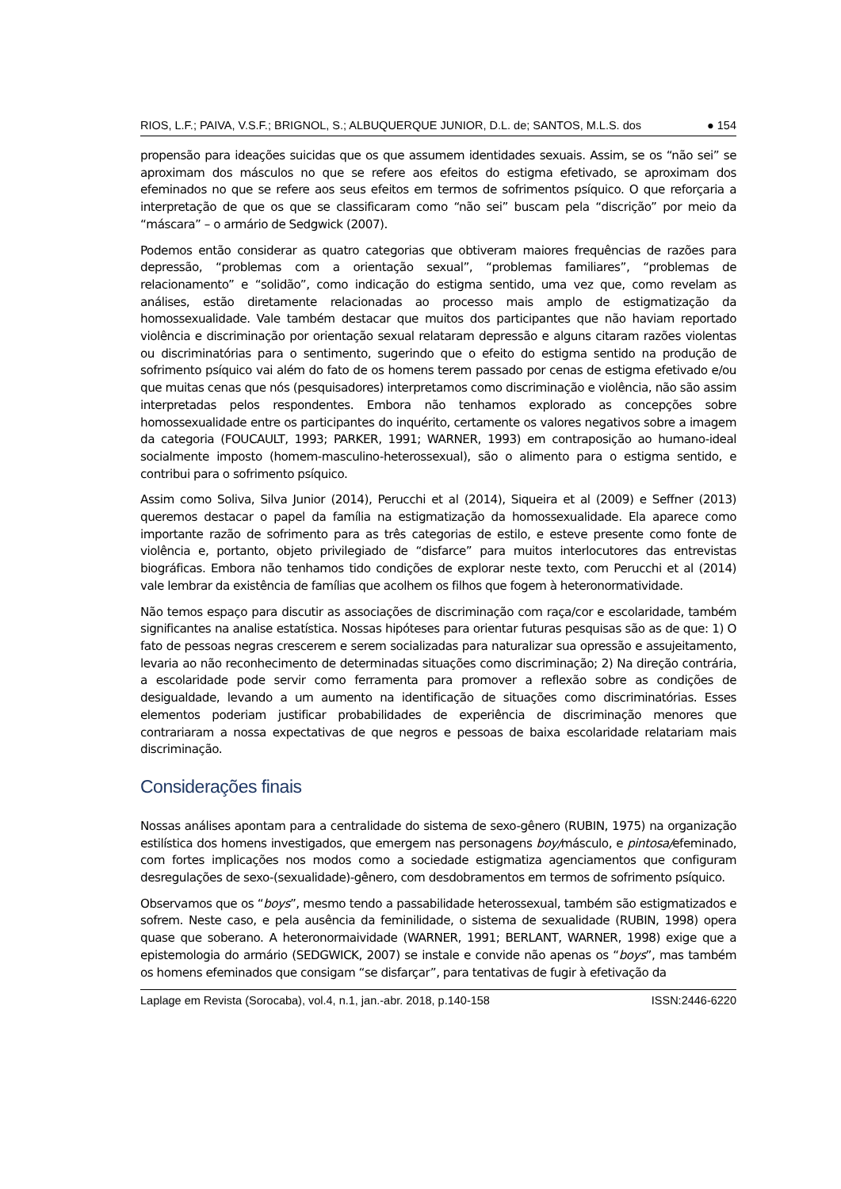RIOS, L.F.; PAIVA, V.S.F.; BRIGNOL, S.; ALBUQUERQUE JUNIOR, D.L. de; SANTOS, M.L.S. dos ● 154
propensão para ideações suicidas que os que assumem identidades sexuais. Assim, se os “não sei” se aproximam dos másculos no que se refere aos efeitos do estigma efetivado, se aproximam dos efeminados no que se refere aos seus efeitos em termos de sofrimentos psíquico. O que reforçaria a interpretação de que os que se classificaram como “não sei” buscam pela “discrição” por meio da “máscara” – o armário de Sedgwick (2007).
Podemos então considerar as quatro categorias que obtiveram maiores frequências de razões para depressão, “problemas com a orientação sexual”, “problemas familiares”, “problemas de relacionamento” e “solidão”, como indicação do estigma sentido, uma vez que, como revelam as análises, estão diretamente relacionadas ao processo mais amplo de estigmatização da homossexualidade. Vale também destacar que muitos dos participantes que não haviam reportado violência e discriminação por orientação sexual relataram depressão e alguns citaram razões violentas ou discriminatórias para o sentimento, sugerindo que o efeito do estigma sentido na produção de sofrimento psíquico vai além do fato de os homens terem passado por cenas de estigma efetivado e/ou que muitas cenas que nós (pesquisadores) interpretamos como discriminação e violência, não são assim interpretadas pelos respondentes. Embora não tenhamos explorado as concepções sobre homossexualidade entre os participantes do inquérito, certamente os valores negativos sobre a imagem da categoria (FOUCAULT, 1993; PARKER, 1991; WARNER, 1993) em contraposição ao humano-ideal socialmente imposto (homem-masculino-heterossexual), são o alimento para o estigma sentido, e contribui para o sofrimento psíquico.
Assim como Soliva, Silva Junior (2014), Perucchi et al (2014), Siqueira et al (2009) e Seffner (2013) queremos destacar o papel da família na estigmatização da homossexualidade. Ela aparece como importante razão de sofrimento para as três categorias de estilo, e esteve presente como fonte de violência e, portanto, objeto privilegiado de “disfarce” para muitos interlocutores das entrevistas biográficas. Embora não tenhamos tido condições de explorar neste texto, com Perucchi et al (2014) vale lembrar da existência de famílias que acolhem os filhos que fogem à heteronormatividade.
Não temos espaço para discutir as associações de discriminação com raça/cor e escolaridade, também significantes na analise estatística. Nossas hipóteses para orientar futuras pesquisas são as de que: 1) O fato de pessoas negras crescerem e serem socializadas para naturalizar sua opressão e assujeitamento, levaria ao não reconhecimento de determinadas situações como discriminação; 2) Na direção contrária, a escolaridade pode servir como ferramenta para promover a reflexão sobre as condições de desigualdade, levando a um aumento na identificação de situações como discriminatórias. Esses elementos poderiam justificar probabilidades de experiência de discriminação menores que contrariaram a nossa expectativas de que negros e pessoas de baixa escolaridade relatariam mais discriminação.
Considerações finais
Nossas análises apontam para a centralidade do sistema de sexo-gênero (RUBIN, 1975) na organização estilística dos homens investigados, que emergem nas personagens boy/másculo, e pintosa/efeminado, com fortes implicações nos modos como a sociedade estigmatiza agenciamentos que configuram desregulações de sexo-(sexualidade)-gênero, com desdobramentos em termos de sofrimento psíquico.
Observamos que os “boys”, mesmo tendo a passabilidade heterossexual, também são estigmatizados e sofrem. Neste caso, e pela ausência da feminilidade, o sistema de sexualidade (RUBIN, 1998) opera quase que soberano. A heteronormaividade (WARNER, 1991; BERLANT, WARNER, 1998) exige que a epistemologia do armário (SEDGWICK, 2007) se instale e convide não apenas os “boys”, mas também os homens efeminados que consigam “se disfarçar”, para tentativas de fugir à efetivação da
Laplage em Revista (Sorocaba), vol.4, n.1, jan.-abr. 2018, p.140-158 ISSN:2446-6220